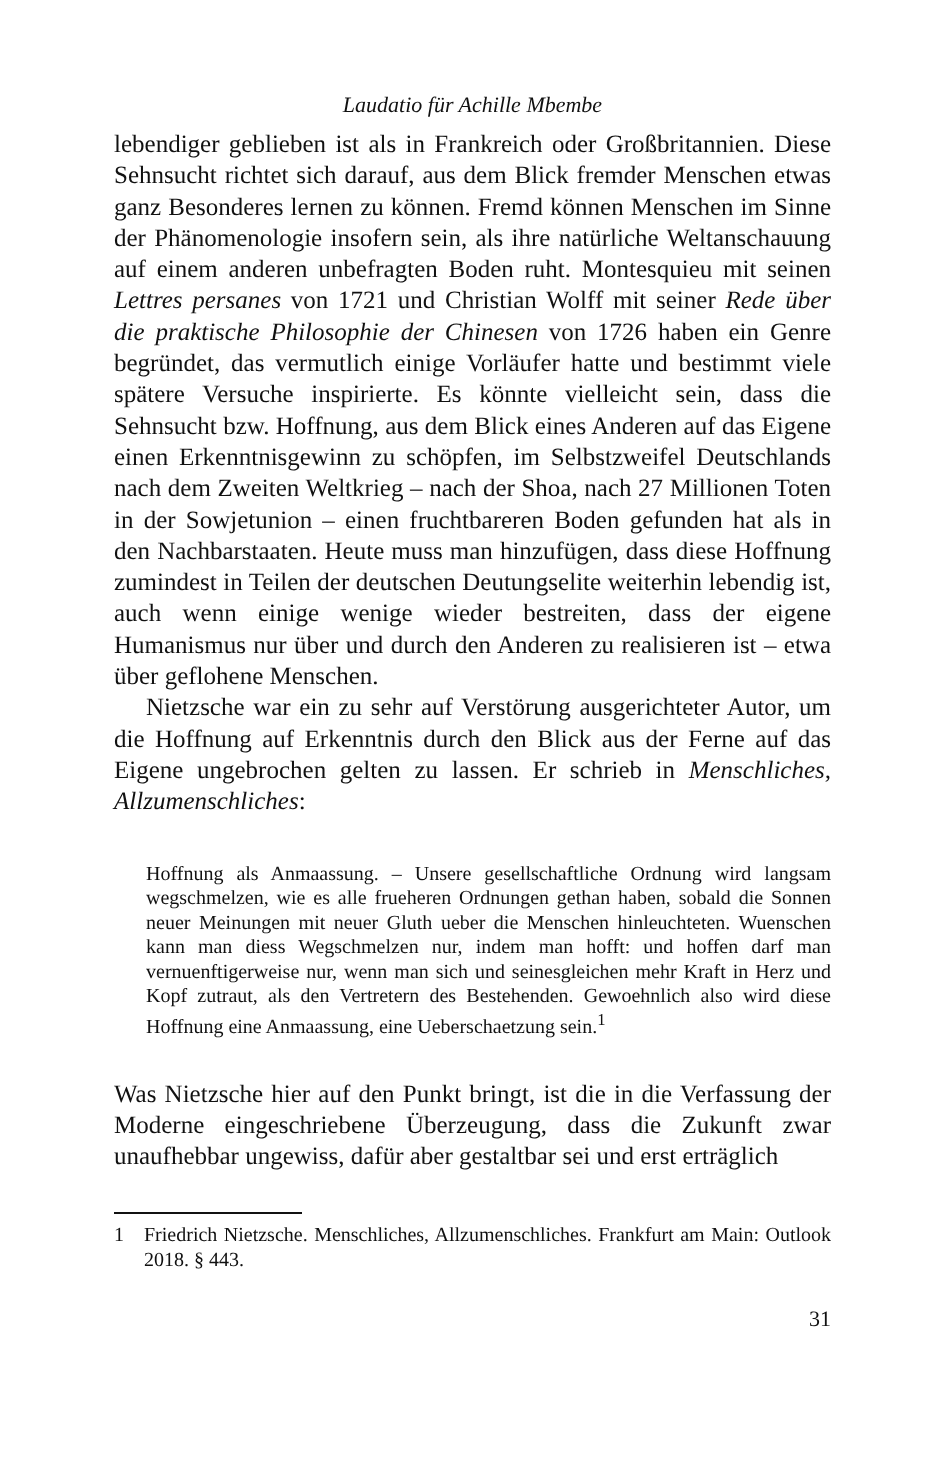Laudatio für Achille Mbembe
lebendiger geblieben ist als in Frankreich oder Großbritannien. Diese Sehnsucht richtet sich darauf, aus dem Blick fremder Menschen etwas ganz Besonderes lernen zu können. Fremd können Menschen im Sinne der Phänomenologie insofern sein, als ihre natürliche Weltanschauung auf einem anderen unbefragten Boden ruht. Montesquieu mit seinen Lettres persanes von 1721 und Christian Wolff mit seiner Rede über die praktische Philosophie der Chinesen von 1726 haben ein Genre begründet, das vermutlich einige Vorläufer hatte und bestimmt viele spätere Versuche inspirierte. Es könnte vielleicht sein, dass die Sehnsucht bzw. Hoffnung, aus dem Blick eines Anderen auf das Eigene einen Erkenntnisgewinn zu schöpfen, im Selbstzweifel Deutschlands nach dem Zweiten Weltkrieg – nach der Shoa, nach 27 Millionen Toten in der Sowjetunion – einen fruchtbareren Boden gefunden hat als in den Nachbarstaaten. Heute muss man hinzufügen, dass diese Hoffnung zumindest in Teilen der deutschen Deutungselite weiterhin lebendig ist, auch wenn einige wenige wieder bestreiten, dass der eigene Humanismus nur über und durch den Anderen zu realisieren ist – etwa über geflohene Menschen.
Nietzsche war ein zu sehr auf Verstörung ausgerichteter Autor, um die Hoffnung auf Erkenntnis durch den Blick aus der Ferne auf das Eigene ungebrochen gelten zu lassen. Er schrieb in Menschliches, Allzumenschliches:
Hoffnung als Anmaassung. – Unsere gesellschaftliche Ordnung wird langsam wegschmelzen, wie es alle frueheren Ordnungen gethan haben, sobald die Sonnen neuer Meinungen mit neuer Gluth ueber die Menschen hinleuchteten. Wuenschen kann man diess Wegschmelzen nur, indem man hofft: und hoffen darf man vernuenftigerweise nur, wenn man sich und seinesgleichen mehr Kraft in Herz und Kopf zutraut, als den Vertretern des Bestehenden. Gewoehnlich also wird diese Hoffnung eine Anmaassung, eine Ueberschaetzung sein.<sup>1</sup>
Was Nietzsche hier auf den Punkt bringt, ist die in die Verfassung der Moderne eingeschriebene Überzeugung, dass die Zukunft zwar unaufhebbar ungewiss, dafür aber gestaltbar sei und erst erträglich
1 Friedrich Nietzsche. Menschliches, Allzumenschliches. Frankfurt am Main: Outlook 2018. § 443.
31